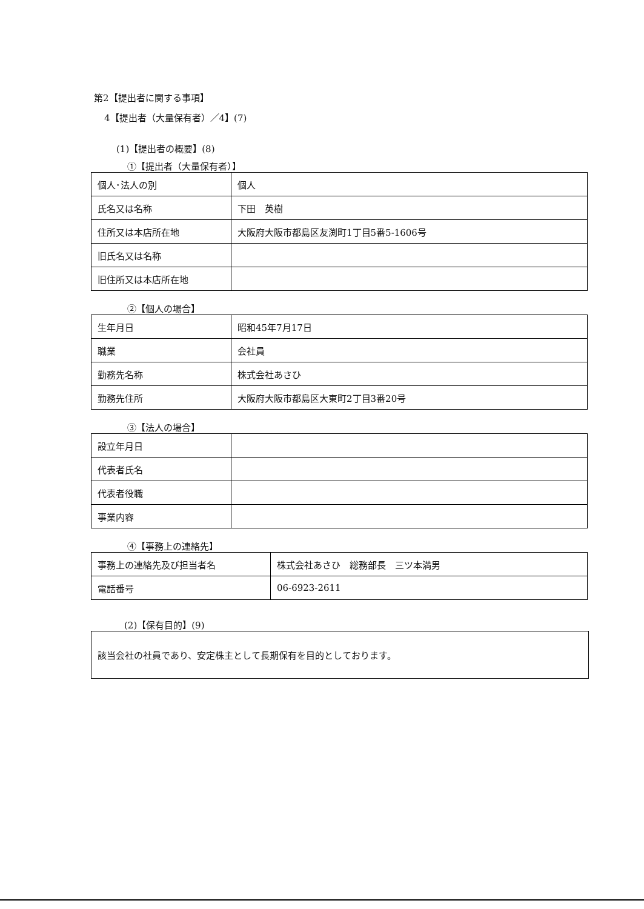第2【提出者に関する事項】
4【提出者（大量保有者）／4】(7)
(1)【提出者の概要】(8)
①【提出者（大量保有者）】
| 個人･法人の別 | 個人 |
| 氏名又は名称 | 下田 英樹 |
| 住所又は本店所在地 | 大阪府大阪市都島区友渕町1丁目5番5-1606号 |
| 旧氏名又は名称 | |
| 旧住所又は本店所在地 | |
②【個人の場合】
| 生年月日 | 昭和45年7月17日 |
| 職業 | 会社員 |
| 勤務先名称 | 株式会社あさひ |
| 勤務先住所 | 大阪府大阪市都島区大東町2丁目3番20号 |
③【法人の場合】
| 設立年月日 | |
| 代表者氏名 | |
| 代表者役職 | |
| 事業内容 | |
④【事務上の連絡先】
| 事務上の連絡先及び担当者名 | 株式会社あさひ 総務部長 三ツ本満男 |
| 電話番号 | 06-6923-2611 |
(2)【保有目的】(9)
該当会社の社員であり、安定株主として長期保有を目的としております。